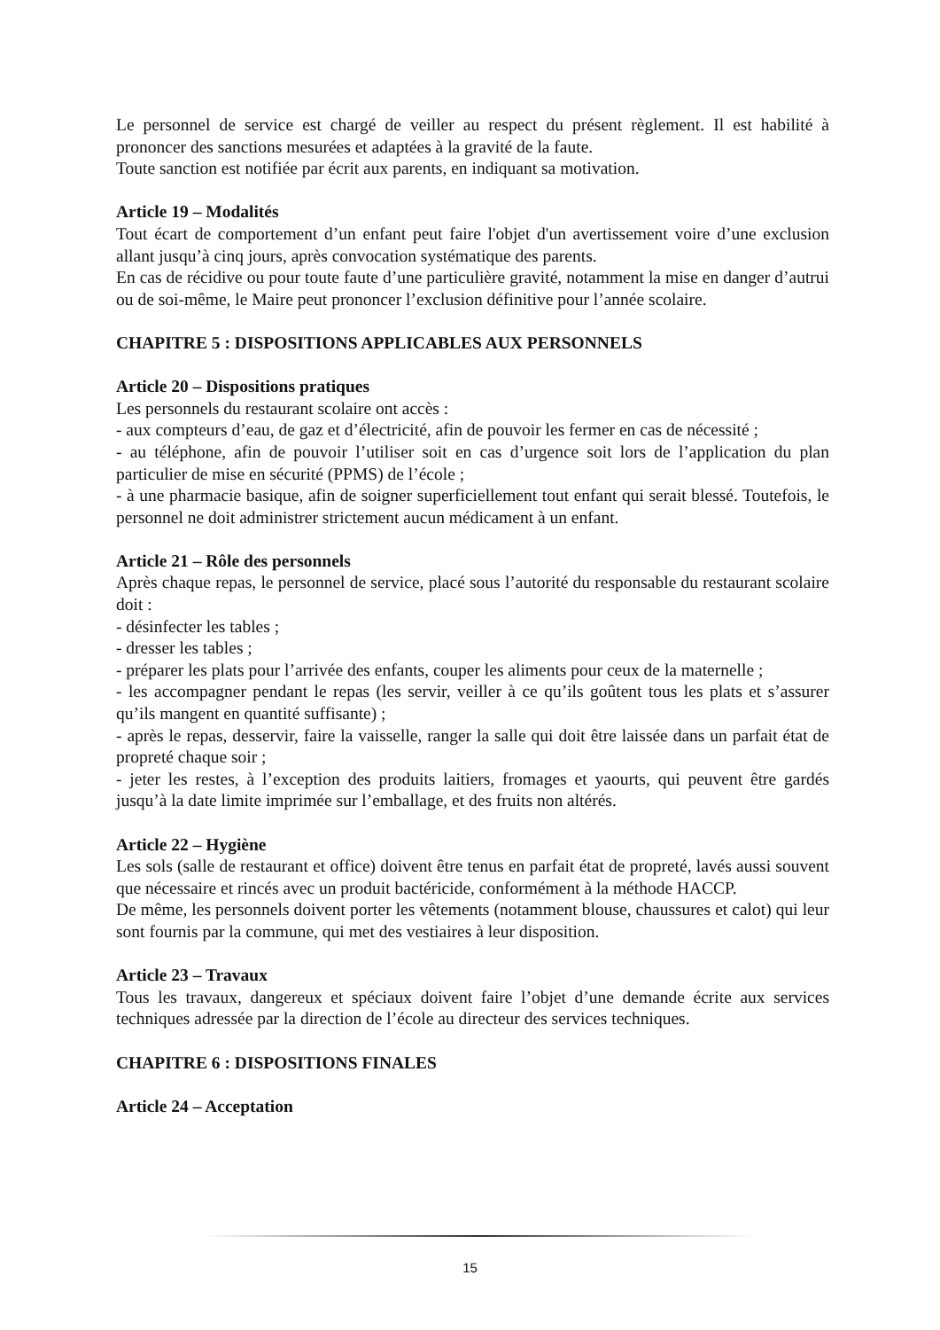Le personnel de service est chargé de veiller au respect du présent règlement. Il est habilité à prononcer des sanctions mesurées et adaptées à la gravité de la faute.
Toute sanction est notifiée par écrit aux parents, en indiquant sa motivation.
Article 19 – Modalités
Tout écart de comportement d’un enfant peut faire l'objet d'un avertissement voire d’une exclusion allant jusqu’à cinq jours, après convocation systématique des parents.
En cas de récidive ou pour toute faute d’une particulière gravité, notamment la mise en danger d’autrui ou de soi-même, le Maire peut prononcer l’exclusion définitive pour l’année scolaire.
CHAPITRE 5 : DISPOSITIONS APPLICABLES AUX PERSONNELS
Article 20 – Dispositions pratiques
Les personnels du restaurant scolaire ont accès :
- aux compteurs d’eau, de gaz et d’électricité, afin de pouvoir les fermer en cas de nécessité ;
- au téléphone, afin de pouvoir l’utiliser soit en cas d’urgence soit lors de l’application du plan particulier de mise en sécurité (PPMS) de l’école ;
- à une pharmacie basique, afin de soigner superficiellement tout enfant qui serait blessé. Toutefois, le personnel ne doit administrer strictement aucun médicament à un enfant.
Article 21 – Rôle des personnels
Après chaque repas, le personnel de service, placé sous l’autorité du responsable du restaurant scolaire doit :
- désinfecter les tables ;
- dresser les tables ;
- préparer les plats pour l’arrivée des enfants, couper les aliments pour ceux de la maternelle ;
- les accompagner pendant le repas (les servir, veiller à ce qu’ils goûtent tous les plats et s’assurer qu’ils mangent en quantité suffisante) ;
- après le repas, desservir, faire la vaisselle, ranger la salle qui doit être laissée dans un parfait état de propreté chaque soir ;
- jeter les restes, à l’exception des produits laitiers, fromages et yaourts, qui peuvent être gardés jusqu’à la date limite imprimée sur l’emballage, et des fruits non altérés.
Article 22 – Hygiène
Les sols (salle de restaurant et office) doivent être tenus en parfait état de propreté, lavés aussi souvent que nécessaire et rincés avec un produit bactéricide, conformément à la méthode HACCP.
De même, les personnels doivent porter les vêtements (notamment blouse, chaussures et calot) qui leur sont fournis par la commune, qui met des vestiaires à leur disposition.
Article 23 – Travaux
Tous les travaux, dangereux et spéciaux doivent faire l’objet d’une demande écrite aux services techniques adressée par la direction de l’école au directeur des services techniques.
CHAPITRE 6 : DISPOSITIONS FINALES
Article 24 – Acceptation
15